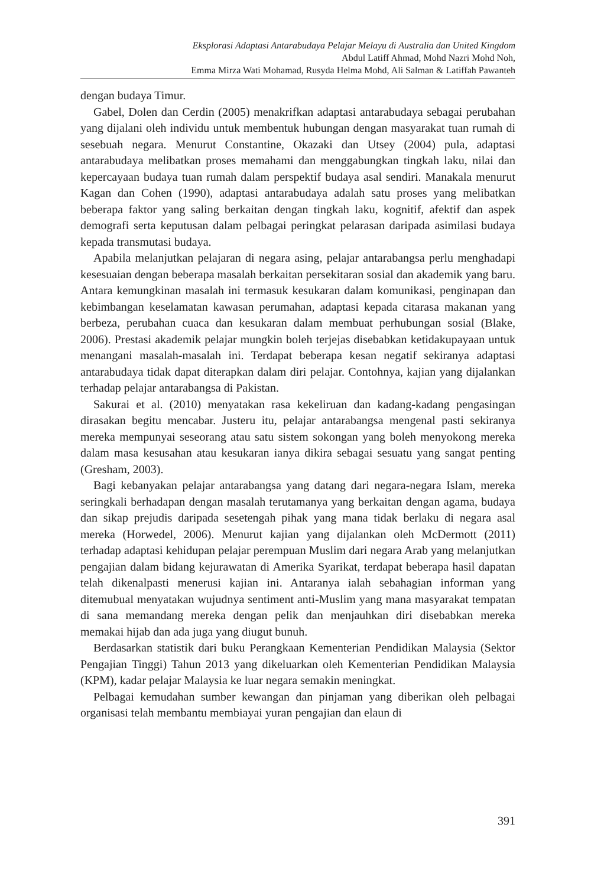Eksplorasi Adaptasi Antarabudaya Pelajar Melayu di Australia dan United Kingdom
Abdul Latiff Ahmad, Mohd Nazri Mohd Noh,
Emma Mirza Wati Mohamad, Rusyda Helma Mohd, Ali Salman & Latiffah Pawanteh
dengan budaya Timur.
Gabel, Dolen dan Cerdin (2005) menakrifkan adaptasi antarabudaya sebagai perubahan yang dijalani oleh individu untuk membentuk hubungan dengan masyarakat tuan rumah di sesebuah negara. Menurut Constantine, Okazaki dan Utsey (2004) pula, adaptasi antarabudaya melibatkan proses memahami dan menggabungkan tingkah laku, nilai dan kepercayaan budaya tuan rumah dalam perspektif budaya asal sendiri. Manakala menurut Kagan dan Cohen (1990), adaptasi antarabudaya adalah satu proses yang melibatkan beberapa faktor yang saling berkaitan dengan tingkah laku, kognitif, afektif dan aspek demografi serta keputusan dalam pelbagai peringkat pelarasan daripada asimilasi budaya kepada transmutasi budaya.
Apabila melanjutkan pelajaran di negara asing, pelajar antarabangsa perlu menghadapi kesesuaian dengan beberapa masalah berkaitan persekitaran sosial dan akademik yang baru. Antara kemungkinan masalah ini termasuk kesukaran dalam komunikasi, penginapan dan kebimbangan keselamatan kawasan perumahan, adaptasi kepada citarasa makanan yang berbeza, perubahan cuaca dan kesukaran dalam membuat perhubungan sosial (Blake, 2006). Prestasi akademik pelajar mungkin boleh terjejas disebabkan ketidakupayaan untuk menangani masalah-masalah ini. Terdapat beberapa kesan negatif sekiranya adaptasi antarabudaya tidak dapat diterapkan dalam diri pelajar. Contohnya, kajian yang dijalankan terhadap pelajar antarabangsa di Pakistan.
Sakurai et al. (2010) menyatakan rasa kekeliruan dan kadang-kadang pengasingan dirasakan begitu mencabar. Justeru itu, pelajar antarabangsa mengenal pasti sekiranya mereka mempunyai seseorang atau satu sistem sokongan yang boleh menyokong mereka dalam masa kesusahan atau kesukaran ianya dikira sebagai sesuatu yang sangat penting (Gresham, 2003).
Bagi kebanyakan pelajar antarabangsa yang datang dari negara-negara Islam, mereka seringkali berhadapan dengan masalah terutamanya yang berkaitan dengan agama, budaya dan sikap prejudis daripada sesetengah pihak yang mana tidak berlaku di negara asal mereka (Horwedel, 2006). Menurut kajian yang dijalankan oleh McDermott (2011) terhadap adaptasi kehidupan pelajar perempuan Muslim dari negara Arab yang melanjutkan pengajian dalam bidang kejurawatan di Amerika Syarikat, terdapat beberapa hasil dapatan telah dikenalpasti menerusi kajian ini. Antaranya ialah sebahagian informan yang ditemubual menyatakan wujudnya sentiment anti-Muslim yang mana masyarakat tempatan di sana memandang mereka dengan pelik dan menjauhkan diri disebabkan mereka memakai hijab dan ada juga yang diugut bunuh.
Berdasarkan statistik dari buku Perangkaan Kementerian Pendidikan Malaysia (Sektor Pengajian Tinggi) Tahun 2013 yang dikeluarkan oleh Kementerian Pendidikan Malaysia (KPM), kadar pelajar Malaysia ke luar negara semakin meningkat.
Pelbagai kemudahan sumber kewangan dan pinjaman yang diberikan oleh pelbagai organisasi telah membantu membiayai yuran pengajian dan elaun di
391